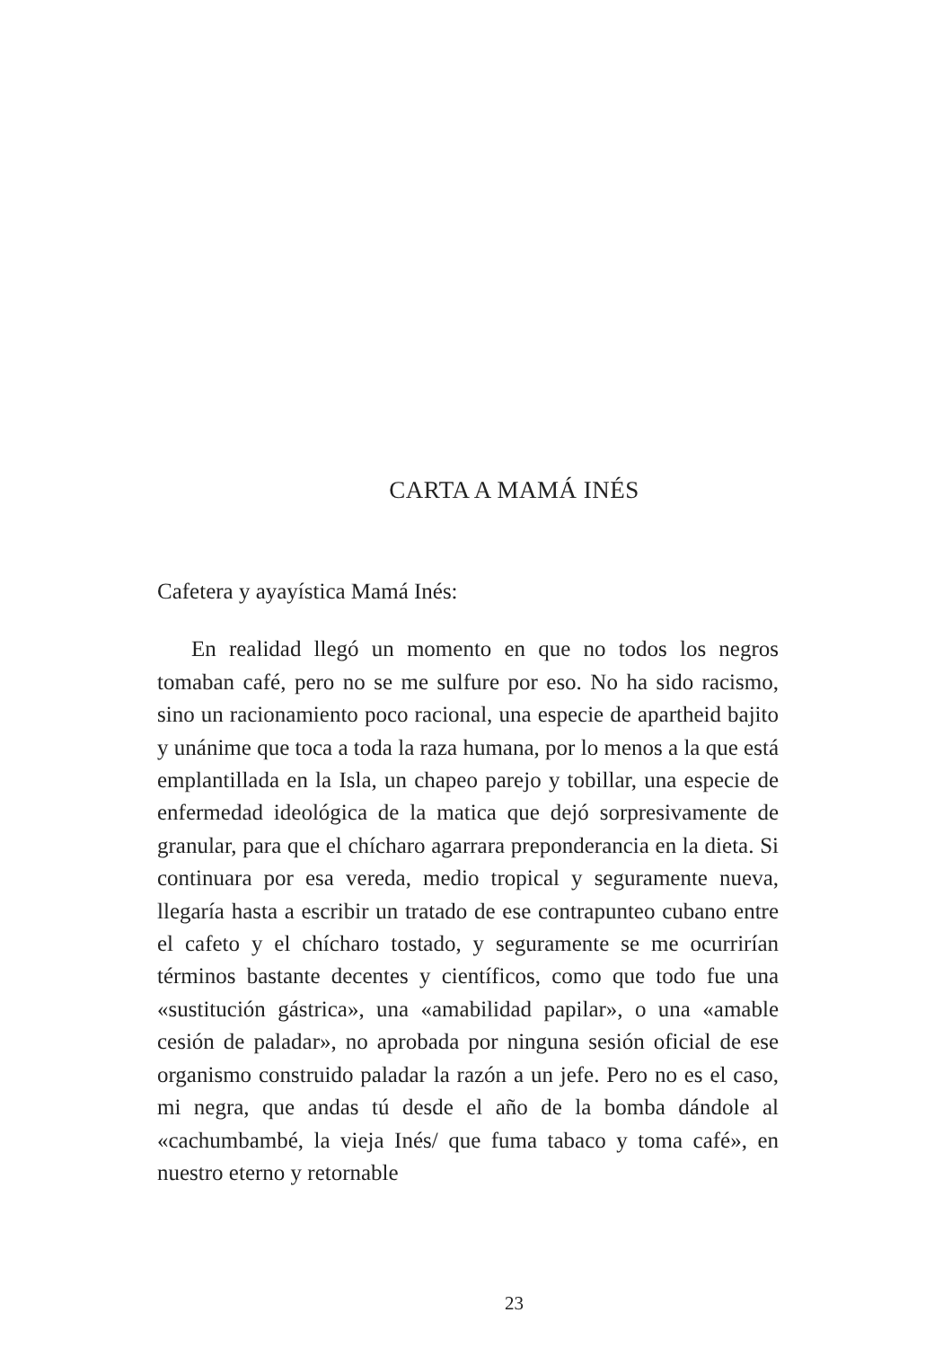CARTA A MAMÁ INÉS
Cafetera y ayayística Mamá Inés:
En realidad llegó un momento en que no todos los negros tomaban café, pero no se me sulfure por eso. No ha sido racismo, sino un racionamiento poco racional, una especie de apartheid bajito y unánime que toca a toda la raza humana, por lo menos a la que está emplantillada en la Isla, un chapeo parejo y tobillar, una especie de enfermedad ideológica de la matica que dejó sorpresivamente de granular, para que el chícharo agarrara preponderancia en la dieta. Si continuara por esa vereda, medio tropical y seguramente nueva, llegaría hasta a escribir un tratado de ese contrapunteo cubano entre el cafeto y el chícharo tostado, y seguramente se me ocurrirían términos bastante decentes y científicos, como que todo fue una «sustitución gástrica», una «amabilidad papilar», o una «amable cesión de paladar», no aprobada por ninguna sesión oficial de ese organismo construido paladar la razón a un jefe. Pero no es el caso, mi negra, que andas tú desde el año de la bomba dándole al «cachumbambé, la vieja Inés/ que fuma tabaco y toma café», en nuestro eterno y retornable
23